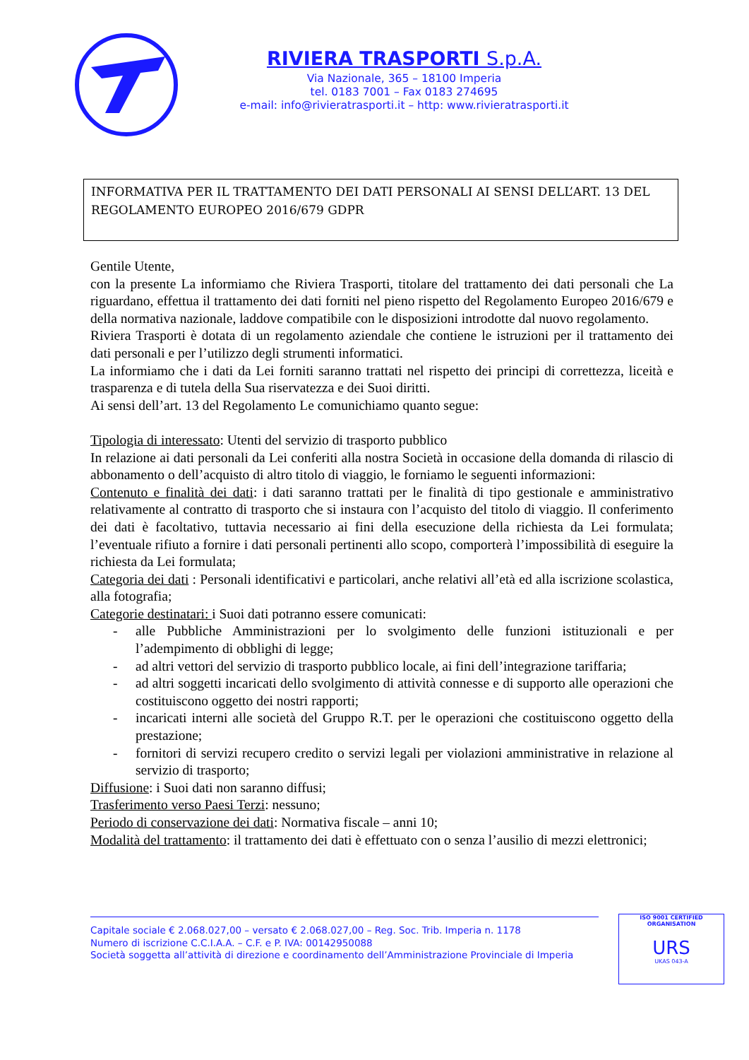RIVIERA TRASPORTI S.p.A.
Via Nazionale, 365 – 18100 Imperia
tel. 0183 7001 – Fax 0183 274695
e-mail: info@rivieratrasporti.it – http: www.rivieratrasporti.it
INFORMATIVA PER IL TRATTAMENTO DEI DATI PERSONALI AI SENSI DELL’ART. 13 DEL REGOLAMENTO EUROPEO 2016/679 GDPR
Gentile Utente,
con la presente La informiamo che Riviera Trasporti, titolare del trattamento dei dati personali che La riguardano, effettua il trattamento dei dati forniti nel pieno rispetto del Regolamento Europeo 2016/679 e della normativa nazionale, laddove compatibile con le disposizioni introdotte dal nuovo regolamento.
Riviera Trasporti è dotata di un regolamento aziendale che contiene le istruzioni per il trattamento dei dati personali e per l’utilizzo degli strumenti informatici.
La informiamo che i dati da Lei forniti saranno trattati nel rispetto dei principi di correttezza, liceità e trasparenza e di tutela della Sua riservatezza e dei Suoi diritti.
Ai sensi dell’art. 13 del Regolamento Le comunichiamo quanto segue:
Tipologia di interessato: Utenti del servizio di trasporto pubblico
In relazione ai dati personali da Lei conferiti alla nostra Società in occasione della domanda di rilascio di abbonamento o dell’acquisto di altro titolo di viaggio, le forniamo le seguenti informazioni:
Contenuto e finalità dei dati: i dati saranno trattati per le finalità di tipo gestionale e amministrativo relativamente al contratto di trasporto che si instaura con l’acquisto del titolo di viaggio. Il conferimento dei dati è facoltativo, tuttavia necessario ai fini della esecuzione della richiesta da Lei formulata; l’eventuale rifiuto a fornire i dati personali pertinenti allo scopo, comporterà l’impossibilità di eseguire la richiesta da Lei formulata;
Categoria dei dati : Personali identificativi e particolari, anche relativi all’età ed alla iscrizione scolastica, alla fotografia;
Categorie destinatari: i Suoi dati potranno essere comunicati:
- alle Pubbliche Amministrazioni per lo svolgimento delle funzioni istituzionali e per l’adempimento di obblighi di legge;
- ad altri vettori del servizio di trasporto pubblico locale, ai fini dell’integrazione tariffaria;
- ad altri soggetti incaricati dello svolgimento di attività connesse e di supporto alle operazioni che costituiscono oggetto dei nostri rapporti;
- incaricati interni alle società del Gruppo R.T. per le operazioni che costituiscono oggetto della prestazione;
- fornitori di servizi recupero credito o servizi legali per violazioni amministrative in relazione al servizio di trasporto;
Diffusione: i Suoi dati non saranno diffusi;
Trasferimento verso Paesi Terzi: nessuno;
Periodo di conservazione dei dati: Normativa fiscale – anni 10;
Modalità del trattamento: il trattamento dei dati è effettuato con o senza l’ausilio di mezzi elettronici;
Capitale sociale € 2.068.027,00 – versato € 2.068.027,00 – Reg. Soc. Trib. Imperia n. 1178
Numero di iscrizione C.C.I.A.A. – C.F. e P. IVA: 00142950088
Società soggetta all’attività di direzione e coordinamento dell’Amministrazione Provinciale di Imperia
ISO 9001 CERTIFIED ORGANISATION
URS
UKAS 043-A